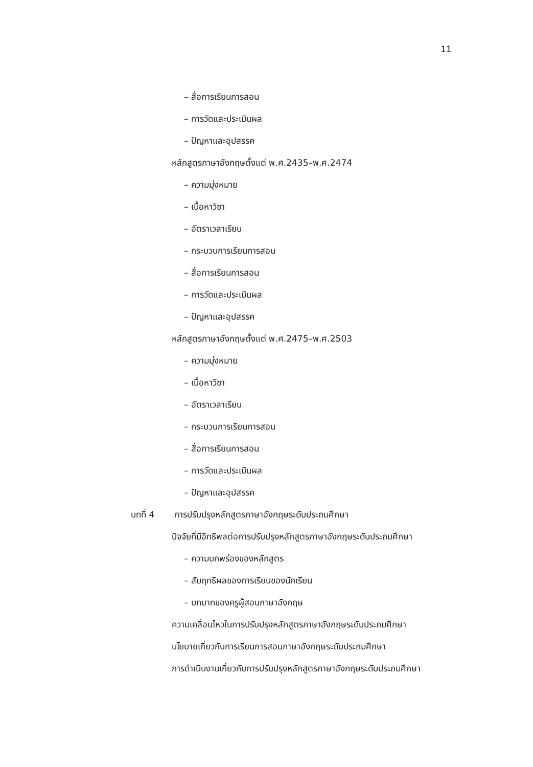11
– สื่อการเรียนการสอน
– การวัดและประเมินผล
– ปัญหาและอุปสรรค
หลักสูตรภาษาอังกฤษตั้งแต่ พ.ศ.2435–พ.ศ.2474
– ความมุ่งหมาย
– เนื้อหาวิชา
– อัตราเวลาเรียน
– กระบวนการเรียนการสอน
– สื่อการเรียนการสอน
– การวัดและประเมินผล
– ปัญหาและอุปสรรค
หลักสูตรภาษาอังกฤษตั้งแต่ พ.ศ.2475–พ.ศ.2503
– ความมุ่งหมาย
– เนื้อหาวิชา
– อัตราเวลาเรียน
– กระบวนการเรียนการสอน
– สื่อการเรียนการสอน
– การวัดและประเมินผล
– ปัญหาและอุปสรรค
บทที่ 4 การปรับปรุงหลักสูตรภาษาอังกฤษระดับประถมศึกษา
ปัจจัยที่มีอิทธิพลต่อการปรับปรุงหลักสูตรภาษาอังกฤษระดับประถมศึกษา
– ความบกพร่องของหลักสูตร
– สัมฤทธิผลของการเรียนของนักเรียน
– บทบาทของครูผู้สอนภาษาอังกฤษ
ความเคลื่อนไหวในการปรับปรุงหลักสูตรภาษาอังกฤษระดับประถมศึกษา
นโยบายเกี่ยวกับการเรียนการสอนภาษาอังกฤษระดับประถมศึกษา
การดำเนินงานเกี่ยวกับการปรับปรุงหลักสูตรภาษาอังกฤษระดับประถมศึกษา